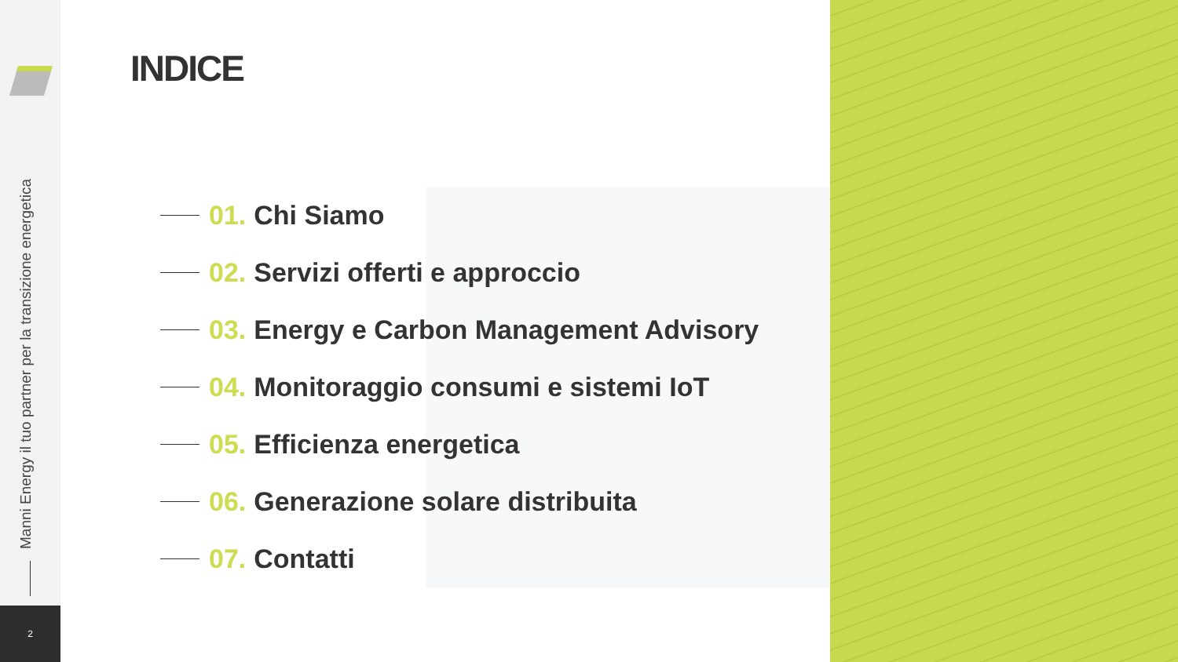Manni Energy il tuo partner per la transizione energetica
2
INDICE
01. Chi Siamo
02. Servizi offerti e approccio
03. Energy e Carbon Management Advisory
04. Monitoraggio consumi e sistemi IoT
05. Efficienza energetica
06. Generazione solare distribuita
07. Contatti